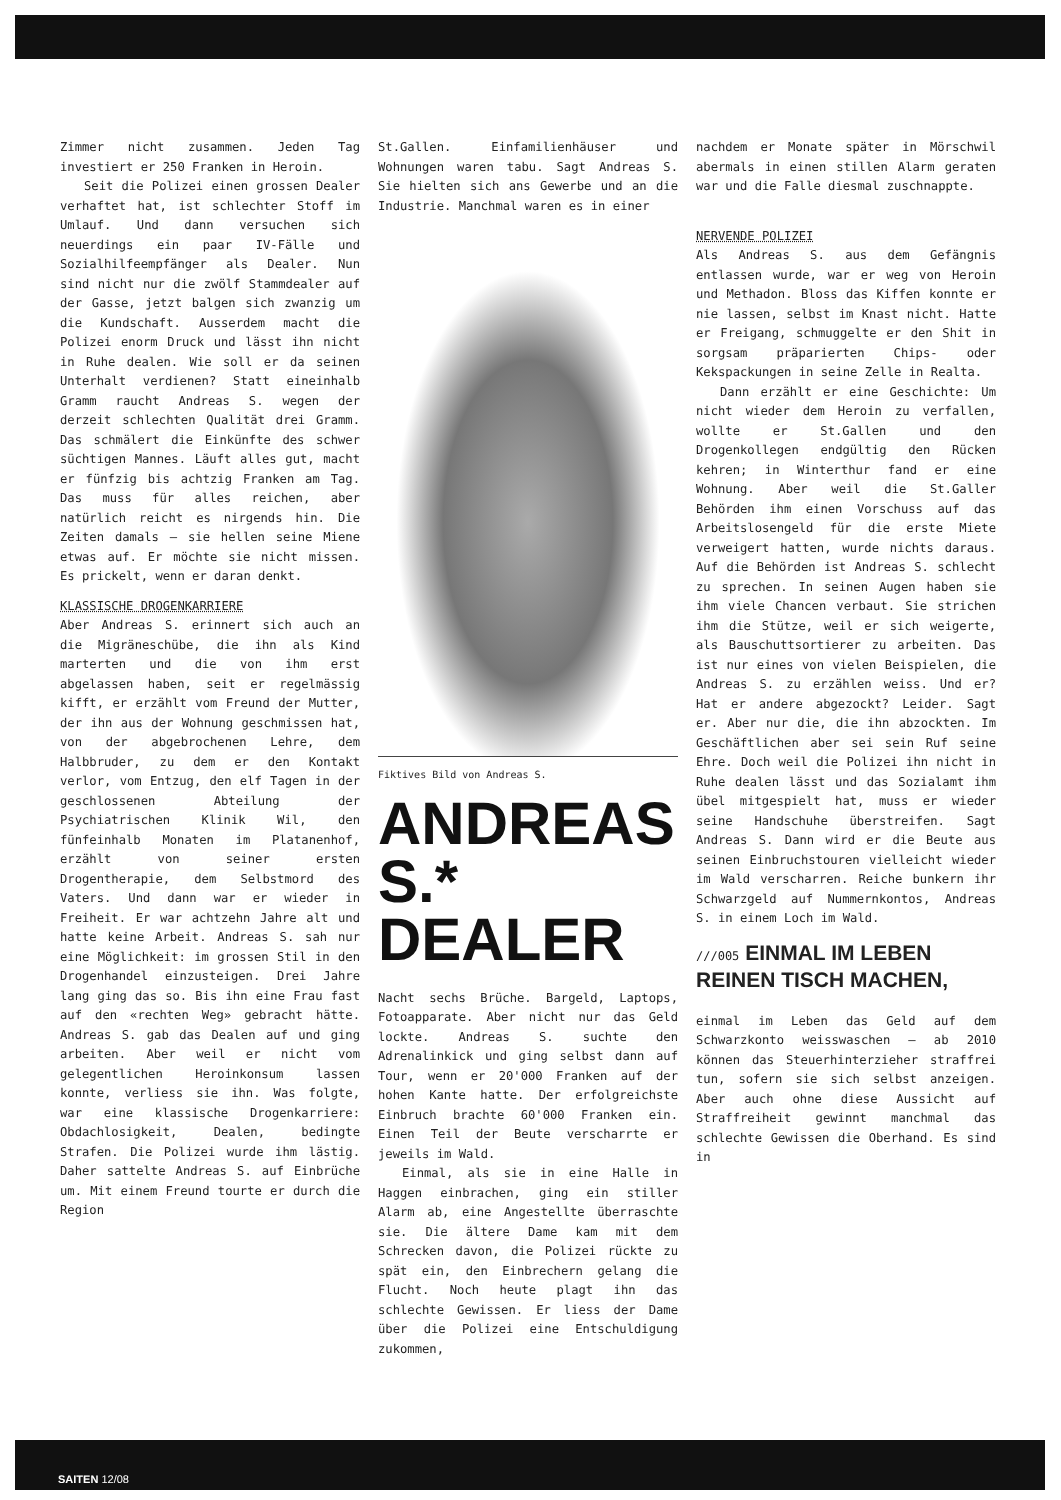Zimmer nicht zusammen. Jeden Tag investiert er 250 Franken in Heroin.
Seit die Polizei einen grossen Dealer verhaftet hat, ist schlechter Stoff im Umlauf. Und dann versuchen sich neuerdings ein paar IV-Fälle und Sozialhilfeempfänger als Dealer. Nun sind nicht nur die zwölf Stammdealer auf der Gasse, jetzt balgen sich zwanzig um die Kundschaft. Ausserdem macht die Polizei enorm Druck und lässt ihn nicht in Ruhe dealen. Wie soll er da seinen Unterhalt verdienen? Statt eineinhalb Gramm raucht Andreas S. wegen der derzeit schlechten Qualität drei Gramm. Das schmälert die Einkünfte des schwer süchtigen Mannes. Läuft alles gut, macht er fünfzig bis achtzig Franken am Tag. Das muss für alles reichen, aber natürlich reicht es nirgends hin. Die Zeiten damals – sie hellen seine Miene etwas auf. Er möchte sie nicht missen. Es prickelt, wenn er daran denkt.
KLASSISCHE DROGENKARRIERE
Aber Andreas S. erinnert sich auch an die Migräneschübe, die ihn als Kind marterten und die von ihm erst abgelassen haben, seit er regelmässig kifft, er erzählt vom Freund der Mutter, der ihn aus der Wohnung geschmissen hat, von der abgebrochenen Lehre, dem Halbbruder, zu dem er den Kontakt verlor, vom Entzug, den elf Tagen in der geschlossenen Abteilung der Psychiatrischen Klinik Wil, den fünfeinhalb Monaten im Platanenhof, erzählt von seiner ersten Drogentherapie, dem Selbstmord des Vaters. Und dann war er wieder in Freiheit. Er war achtzehn Jahre alt und hatte keine Arbeit. Andreas S. sah nur eine Möglichkeit: im grossen Stil in den Drogenhandel einzusteigen. Drei Jahre lang ging das so. Bis ihn eine Frau fast auf den «rechten Weg» gebracht hätte. Andreas S. gab das Dealen auf und ging arbeiten. Aber weil er nicht vom gelegentlichen Heroinkonsum lassen konnte, verliess sie ihn. Was folgte, war eine klassische Drogenkarriere: Obdachlosigkeit, Dealen, bedingte Strafen. Die Polizei wurde ihm lästig. Daher sattelte Andreas S. auf Einbrüche um. Mit einem Freund tourte er durch die Region
St.Gallen. Einfamilienhäuser und Wohnungen waren tabu. Sagt Andreas S. Sie hielten sich ans Gewerbe und an die Industrie. Manchmal waren es in einer
Fiktives Bild von Andreas S.
ANDREAS S.*
DEALER
Nacht sechs Brüche. Bargeld, Laptops, Fotoapparate. Aber nicht nur das Geld lockte. Andreas S. suchte den Adrenalinkick und ging selbst dann auf Tour, wenn er 20'000 Franken auf der hohen Kante hatte. Der erfolgreichste Einbruch brachte 60'000 Franken ein. Einen Teil der Beute verscharrte er jeweils im Wald.
Einmal, als sie in eine Halle in Haggen einbrachen, ging ein stiller Alarm ab, eine Angestellte überraschte sie. Die ältere Dame kam mit dem Schrecken davon, die Polizei rückte zu spät ein, den Einbrechern gelang die Flucht. Noch heute plagt ihn das schlechte Gewissen. Er liess der Dame über die Polizei eine Entschuldigung zukommen,
nachdem er Monate später in Mörschwil abermals in einen stillen Alarm geraten war und die Falle diesmal zuschnappte.
NERVENDE POLIZEI
Als Andreas S. aus dem Gefängnis entlassen wurde, war er weg von Heroin und Methadon. Bloss das Kiffen konnte er nie lassen, selbst im Knast nicht. Hatte er Freigang, schmuggelte er den Shit in sorgsam präparierten Chips- oder Kekspackungen in seine Zelle in Realta.
Dann erzählt er eine Geschichte: Um nicht wieder dem Heroin zu verfallen, wollte er St.Gallen und den Drogenkollegen endgültig den Rücken kehren; in Winterthur fand er eine Wohnung. Aber weil die St.Galler Behörden ihm einen Vorschuss auf das Arbeitslosengeld für die erste Miete verweigert hatten, wurde nichts daraus. Auf die Behörden ist Andreas S. schlecht zu sprechen. In seinen Augen haben sie ihm viele Chancen verbaut. Sie strichen ihm die Stütze, weil er sich weigerte, als Bauschuttsortierer zu arbeiten. Das ist nur eines von vielen Beispielen, die Andreas S. zu erzählen weiss. Und er? Hat er andere abgezockt? Leider. Sagt er. Aber nur die, die ihn abzockten. Im Geschäftlichen aber sei sein Ruf seine Ehre. Doch weil die Polizei ihn nicht in Ruhe dealen lässt und das Sozialamt ihm übel mitgespielt hat, muss er wieder seine Handschuhe überstreifen. Sagt Andreas S. Dann wird er die Beute aus seinen Einbruchstouren vielleicht wieder im Wald verscharren. Reiche bunkern ihr Schwarzgeld auf Nummernkontos, Andreas S. in einem Loch im Wald.
///005 EINMAL IM LEBEN REINEN TISCH MACHEN,
einmal im Leben das Geld auf dem Schwarzkonto weisswaschen – ab 2010 können das Steuerhinterzieher straffrei tun, sofern sie sich selbst anzeigen. Aber auch ohne diese Aussicht auf Straffreiheit gewinnt manchmal das schlechte Gewissen die Oberhand. Es sind in
SAITEN 12/08